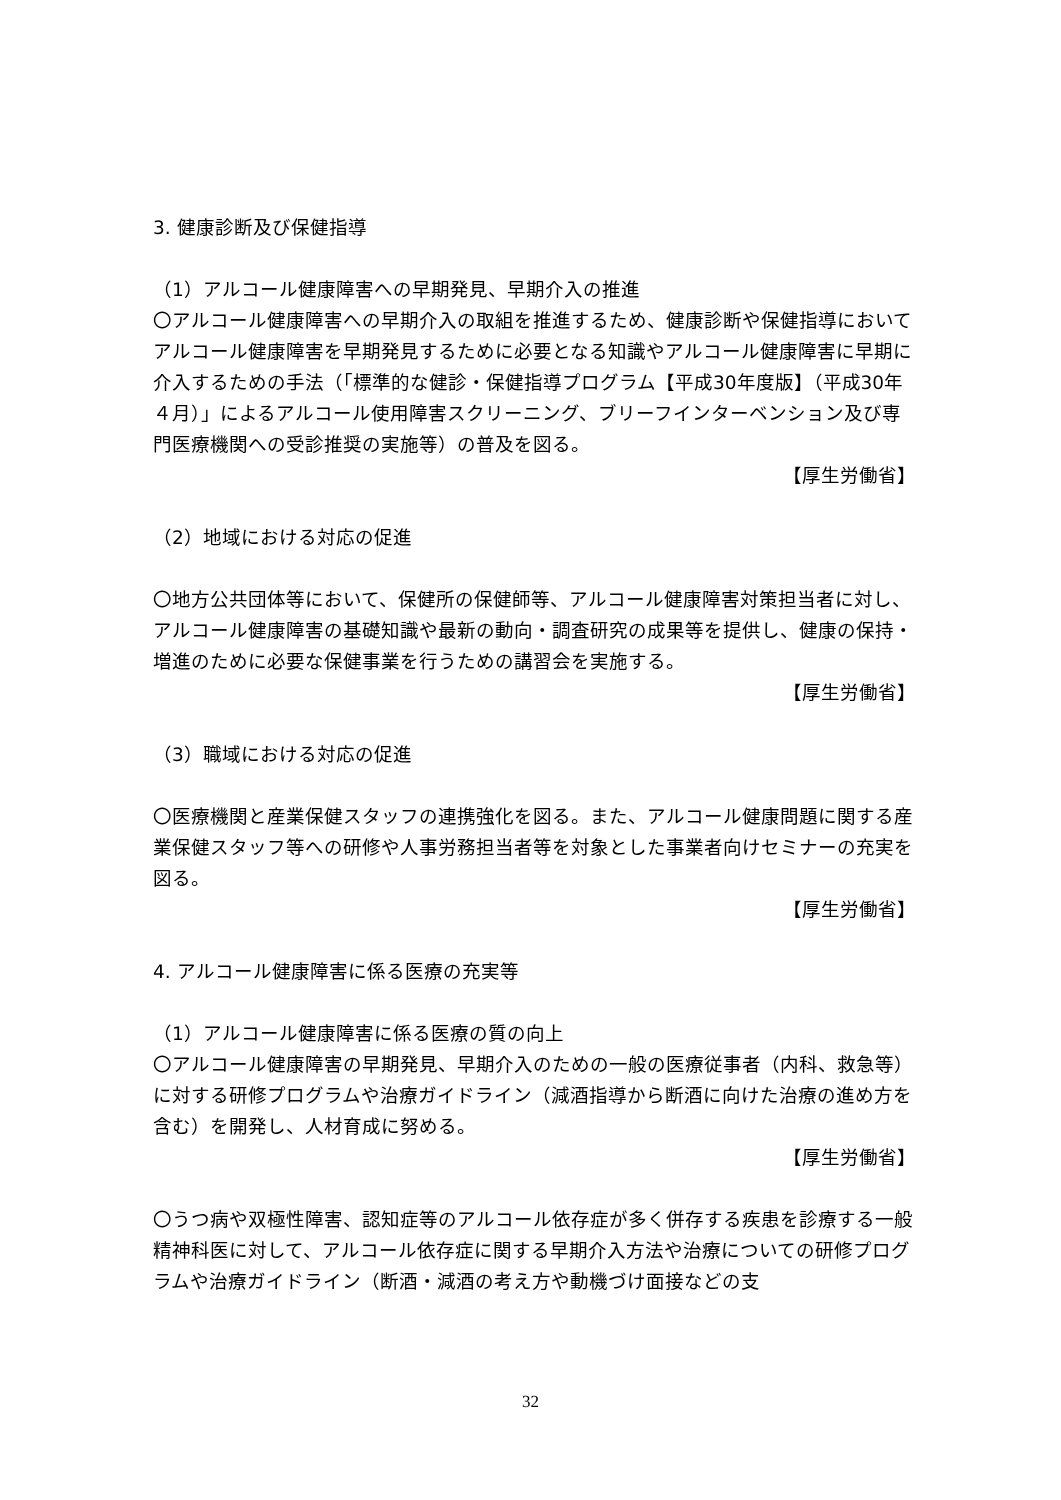3. 健康診断及び保健指導
（1）アルコール健康障害への早期発見、早期介入の推進
〇アルコール健康障害への早期介入の取組を推進するため、健康診断や保健指導においてアルコール健康障害を早期発見するために必要となる知識やアルコール健康障害に早期に介入するための手法（「標準的な健診・保健指導プログラム【平成30年度版】（平成30年４月）」によるアルコール使用障害スクリーニング、ブリーフインターベンション及び専門医療機関への受診推奨の実施等）の普及を図る。
【厚生労働省】
（2）地域における対応の促進
〇地方公共団体等において、保健所の保健師等、アルコール健康障害対策担当者に対し、アルコール健康障害の基礎知識や最新の動向・調査研究の成果等を提供し、健康の保持・増進のために必要な保健事業を行うための講習会を実施する。
【厚生労働省】
（3）職域における対応の促進
〇医療機関と産業保健スタッフの連携強化を図る。また、アルコール健康問題に関する産業保健スタッフ等への研修や人事労務担当者等を対象とした事業者向けセミナーの充実を図る。
【厚生労働省】
4. アルコール健康障害に係る医療の充実等
（1）アルコール健康障害に係る医療の質の向上
〇アルコール健康障害の早期発見、早期介入のための一般の医療従事者（内科、救急等）に対する研修プログラムや治療ガイドライン（減酒指導から断酒に向けた治療の進め方を含む）を開発し、人材育成に努める。
【厚生労働省】
〇うつ病や双極性障害、認知症等のアルコール依存症が多く併存する疾患を診療する一般精神科医に対して、アルコール依存症に関する早期介入方法や治療についての研修プログラムや治療ガイドライン（断酒・減酒の考え方や動機づけ面接などの支
32